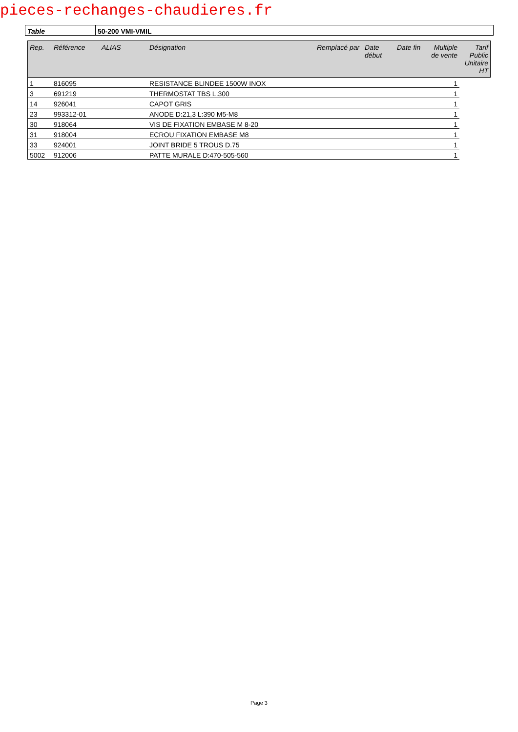pieces-rechanges-chaudieres.fr
| Table | 50-200 VMI-VMIL |
| Rep. | Référence | ALIAS | Désignation | Remplacé par | Date début | Date fin | Multiple de vente | Tarif Public Unitaire HT |
| --- | --- | --- | --- | --- | --- | --- | --- | --- |
| 1 | 816095 | | RESISTANCE BLINDEE 1500W INOX | | | | 1 | |
| 3 | 691219 | | THERMOSTAT TBS L.300 | | | | 1 | |
| 14 | 926041 | | CAPOT GRIS | | | | 1 | |
| 23 | 993312-01 | | ANODE D:21,3 L:390 M5-M8 | | | | 1 | |
| 30 | 918064 | | VIS DE FIXATION EMBASE M 8-20 | | | | 1 | |
| 31 | 918004 | | ECROU FIXATION EMBASE M8 | | | | 1 | |
| 33 | 924001 | | JOINT BRIDE 5 TROUS D.75 | | | | 1 | |
| 5002 | 912006 | | PATTE MURALE D:470-505-560 | | | | 1 | |
Page 3